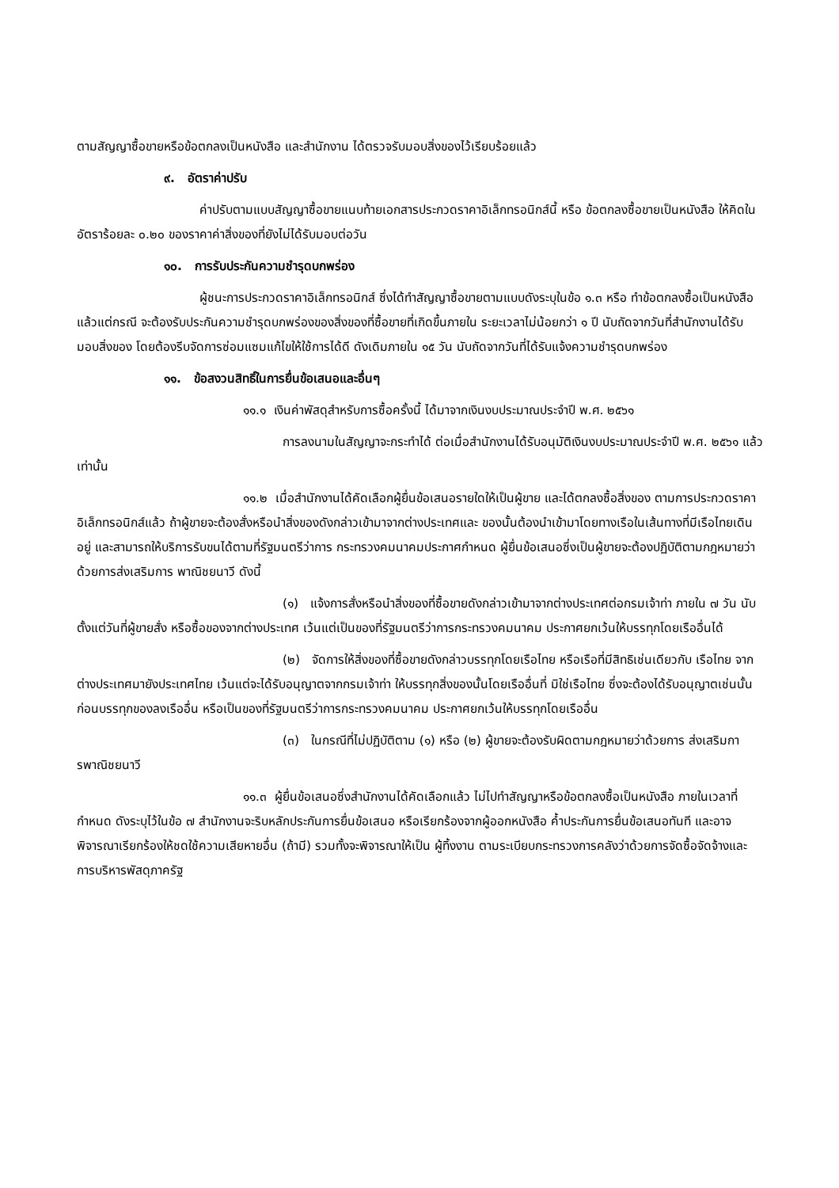ตามสัญญาซื้อขายหรือข้อตกลงเป็นหนังสือ และสำนักงาน ได้ตรวจรับมอบสิ่งของไว้เรียบร้อยแล้ว
๙. อัตราค่าปรับ
ค่าปรับตามแบบสัญญาซื้อขายแนบท้ายเอกสารประกวดราคาอิเล็กทรอนิกส์นี้ หรือ ข้อตกลงซื้อขายเป็นหนังสือ ให้คิดในอัตราร้อยละ ๐.๒๐ ของราคาค่าสิ่งของที่ยังไม่ได้รับมอบต่อวัน
๑๐. การรับประกันความชำรุดบกพร่อง
ผู้ชนะการประกวดราคาอิเล็กทรอนิกส์ ซึ่งได้ทำสัญญาซื้อขายตามแบบดังระบุในข้อ ๑.๓ หรือ ทำข้อตกลงซื้อเป็นหนังสือ แล้วแต่กรณี จะต้องรับประกันความชำรุดบกพร่องของสิ่งของที่ซื้อขายที่เกิดขึ้นภายใน ระยะเวลาไม่น้อยกว่า ๑ ปี นับถัดจากวันที่สำนักงานได้รับมอบสิ่งของ โดยต้องรีบจัดการซ่อมแซมแก้ไขให้ใช้การได้ดี ดังเดิมภายใน ๑๕ วัน นับถัดจากวันที่ได้รับแจ้งความชำรุดบกพร่อง
๑๑. ข้อสงวนสิทธิ์ในการยื่นข้อเสนอและอื่นๆ
๑๑.๑ เงินค่าพัสดุสำหรับการซื้อครั้งนี้ ได้มาจากเงินงบประมาณประจำปี พ.ศ. ๒๕๖๑
การลงนามในสัญญาจะกระทำได้ ต่อเมื่อสำนักงานได้รับอนุมัติเงินงบประมาณประจำปี พ.ศ. ๒๕๖๑ แล้วเท่านั้น
๑๑.๒ เมื่อสำนักงานได้คัดเลือกผู้ยื่นข้อเสนอรายใดให้เป็นผู้ขาย และได้ตกลงซื้อสิ่งของ ตามการประกวดราคาอิเล็กทรอนิกส์แล้ว ถ้าผู้ขายจะต้องสั่งหรือนำสิ่งของดังกล่าวเข้ามาจากต่างประเทศและ ของนั้นต้องนำเข้ามาโดยทางเรือในเส้นทางที่มีเรือไทยเดินอยู่ และสามารถให้บริการรับขนได้ตามที่รัฐมนตรีว่าการ กระทรวงคมนาคมประกาศกำหนด ผู้ยื่นข้อเสนอซึ่งเป็นผู้ขายจะต้องปฏิบัติตามกฎหมายว่าด้วยการส่งเสริมการ พาณิชยนาวี ดังนี้
(๑) แจ้งการสั่งหรือนำสิ่งของที่ซื้อขายดังกล่าวเข้ามาจากต่างประเทศต่อกรมเจ้าท่า ภายใน ๗ วัน นับตั้งแต่วันที่ผู้ขายสั่ง หรือซื้อของจากต่างประเทศ เว้นแต่เป็นของที่รัฐมนตรีว่าการกระทรวงคมนาคม ประกาศยกเว้นให้บรรทุกโดยเรืออื่นได้
(๒) จัดการให้สิ่งของที่ซื้อขายดังกล่าวบรรทุกโดยเรือไทย หรือเรือที่มีสิทธิเช่นเดียวกับ เรือไทย จากต่างประเทศมายังประเทศไทย เว้นแต่จะได้รับอนุญาตจากกรมเจ้าท่า ให้บรรทุกสิ่งของนั้นโดยเรืออื่นที่ มิใช่เรือไทย ซึ่งจะต้องได้รับอนุญาตเช่นนั้นก่อนบรรทุกของลงเรืออื่น หรือเป็นของที่รัฐมนตรีว่าการกระทรวงคมนาคม ประกาศยกเว้นให้บรรทุกโดยเรืออื่น
(๓) ในกรณีที่ไม่ปฏิบัติตาม (๑) หรือ (๒) ผู้ขายจะต้องรับผิดตามกฎหมายว่าด้วยการ ส่งเสริมการพาณิชยนาวี
๑๑.๓ ผู้ยื่นข้อเสนอซึ่งสำนักงานได้คัดเลือกแล้ว ไม่ไปทำสัญญาหรือข้อตกลงซื้อเป็นหนังสือ ภายในเวลาที่กำหนด ดังระบุไว้ในข้อ ๗ สำนักงานจะริบหลักประกันการยื่นข้อเสนอ หรือเรียกร้องจากผู้ออกหนังสือ ค้ำประกันการยื่นข้อเสนอทันที และอาจพิจารณาเรียกร้องให้ชดใช้ความเสียหายอื่น (ถ้ามี) รวมทั้งจะพิจารณาให้เป็น ผู้ทิ้งงาน ตามระเบียบกระทรวงการคลังว่าด้วยการจัดซื้อจัดจ้างและการบริหารพัสดุภาครัฐ